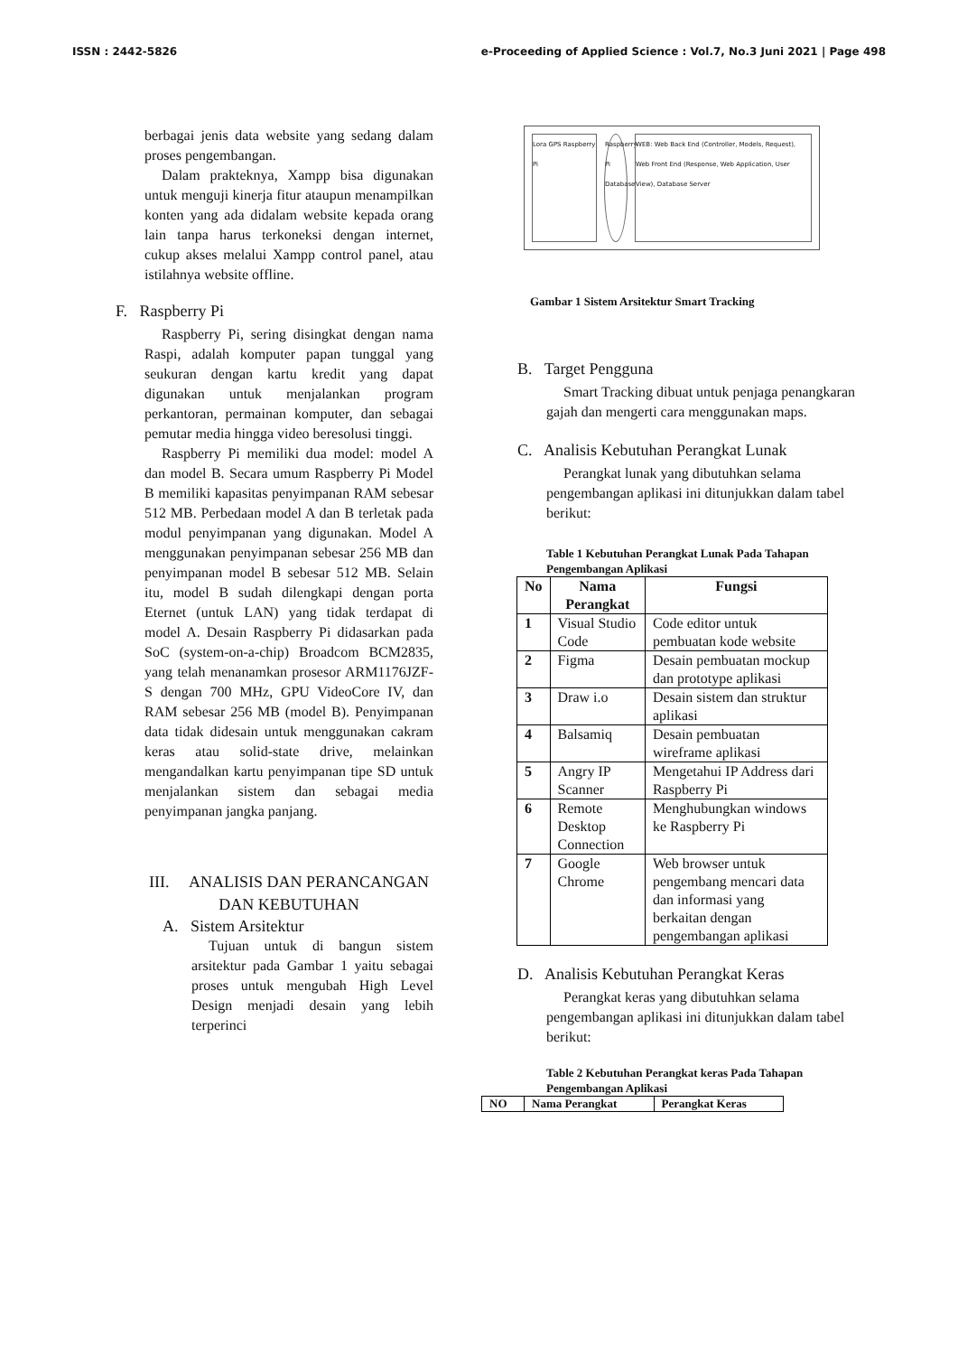ISSN : 2442-5826 e-Proceeding of Applied Science : Vol.7, No.3 Juni 2021 | Page 498
berbagai jenis data website yang sedang dalam proses pengembangan.
Dalam prakteknya, Xampp bisa digunakan untuk menguji kinerja fitur ataupun menampilkan konten yang ada didalam website kepada orang lain tanpa harus terkoneksi dengan internet, cukup akses melalui Xampp control panel, atau istilahnya website offline.
F. Raspberry Pi
Raspberry Pi, sering disingkat dengan nama Raspi, adalah komputer papan tunggal yang seukuran dengan kartu kredit yang dapat digunakan untuk menjalankan program perkantoran, permainan komputer, dan sebagai pemutar media hingga video beresolusi tinggi.
Raspberry Pi memiliki dua model: model A dan model B. Secara umum Raspberry Pi Model B memiliki kapasitas penyimpanan RAM sebesar 512 MB. Perbedaan model A dan B terletak pada modul penyimpanan yang digunakan. Model A menggunakan penyimpanan sebesar 256 MB dan penyimpanan model B sebesar 512 MB. Selain itu, model B sudah dilengkapi dengan porta Eternet (untuk LAN) yang tidak terdapat di model A. Desain Raspberry Pi didasarkan pada SoC (system-on-a-chip) Broadcom BCM2835, yang telah menanamkan prosesor ARM1176JZF-S dengan 700 MHz, GPU VideoCore IV, dan RAM sebesar 256 MB (model B). Penyimpanan data tidak didesain untuk menggunakan cakram keras atau solid-state drive, melainkan mengandalkan kartu penyimpanan tipe SD untuk menjalankan sistem dan sebagai media penyimpanan jangka panjang.
III. ANALISIS DAN PERANCANGAN DAN KEBUTUHAN
A. Sistem Arsitektur
Tujuan untuk di bangun sistem arsitektur pada Gambar 1 yaitu sebagai proses untuk mengubah High Level Design menjadi desain yang lebih terperinci
Lora GPS Raspberry Pi
Raspberry Pi Database
WEB: Web Back End (Controller, Models, Request), Web Front End (Response, Web Application, User View), Database Server
Gambar 1 Sistem Arsitektur Smart Tracking
B. Target Pengguna
Smart Tracking dibuat untuk penjaga penangkaran gajah dan mengerti cara menggunakan maps.
C. Analisis Kebutuhan Perangkat Lunak
Perangkat lunak yang dibutuhkan selama pengembangan aplikasi ini ditunjukkan dalam tabel berikut:
Table 1 Kebutuhan Perangkat Lunak Pada Tahapan Pengembangan Aplikasi
| No | Nama Perangkat | Fungsi |
| --- | --- | --- |
| 1 | Visual Studio Code | Code editor untuk pembuatan kode website |
| 2 | Figma | Desain pembuatan mockup dan prototype aplikasi |
| 3 | Draw i.o | Desain sistem dan struktur aplikasi |
| 4 | Balsamiq | Desain pembuatan wireframe aplikasi |
| 5 | Angry IP Scanner | Mengetahui IP Address dari Raspberry Pi |
| 6 | Remote Desktop Connection | Menghubungkan windows ke Raspberry Pi |
| 7 | Google Chrome | Web browser untuk pengembang mencari data dan informasi yang berkaitan dengan pengembangan aplikasi |
D. Analisis Kebutuhan Perangkat Keras
Perangkat keras yang dibutuhkan selama pengembangan aplikasi ini ditunjukkan dalam tabel berikut:
Table 2 Kebutuhan Perangkat keras Pada Tahapan Pengembangan Aplikasi
| NO | Nama Perangkat | Perangkat Keras |
| --- | --- | --- |